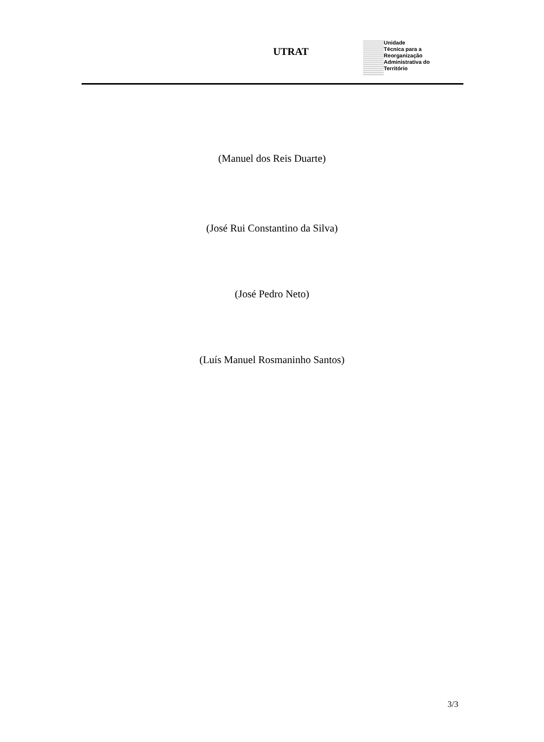UTRAT
Unidade
Técnica para a
Reorganização
Administrativa do
Território
(Manuel dos Reis Duarte)
(José Rui Constantino da Silva)
(José Pedro Neto)
(Luís Manuel Rosmaninho Santos)
3/3